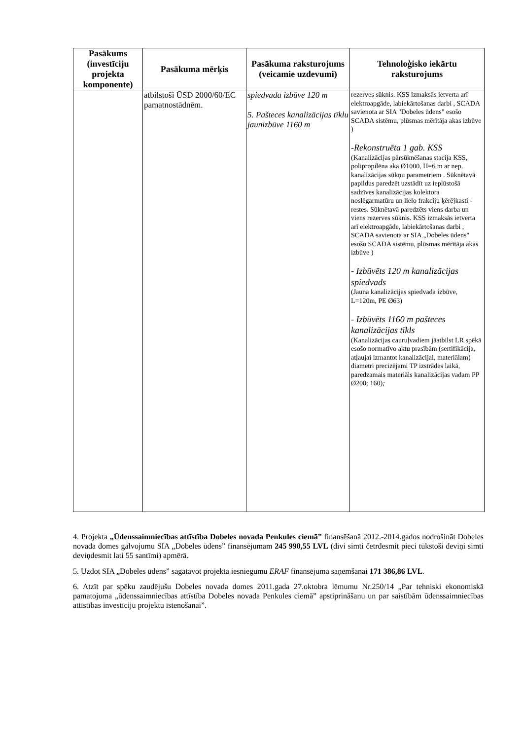| Pasākums (investīciju projekta komponente) | Pasākuma mērķis | Pasākuma raksturojums (veicamie uzdevumi) | Tehnoloģisko iekārtu raksturojums |
| --- | --- | --- | --- |
| | atbilstoši ŪSD 2000/60/EC pamatnostādnēm. | spiedvada izbūve 120 m 5. Pašteces kanalizācijas tīklu jaunizbūve 1160 m | rezerves sūknis. KSS izmaksās ietverta arī elektroapgāde, labiekārtošanas darbi , SCADA savienota ar SIA "Dobeles ūdens" esošo SCADA sistēmu, plūsmas mērītāja akas izbūve ) -Rekonstruēta 1 gab. KSS (Kanalizācijas pārsūknēšanas stacija KSS, polipropilēna aka Ø1000, H=6 m ar nep. kanalizācijas sūkņu parametriem . Sūknētavā papildus paredzēt uzstādīt uz ieplūstošā sadzīves kanalizācijas kolektora noslēgarmatūru un lielo frakciju ķērējkasti - restes. Sūknētavā paredzēts viens darba un viens rezerves sūknis. KSS izmaksās ietverta arī elektroapgāde, labiekārtošanas darbi , SCADA savienota ar SIA „Dobeles ūdens" esošo SCADA sistēmu, plūsmas mērītāja akas izbūve ) - Izbūvēts 120 m kanalizācijas spiedvads (Jauna kanalizācijas spiedvada izbūve, L=120m, PE Ø63) - Izbūvēts 1160 m pašteces kanalizācijas tīkls (Kanalizācijas cauruļvadiem jāatbilst LR spēkā esošo normatīvo aktu prasībām (sertifikācija, atļaujai izmantot kanalizācijai, materiālam) diametri precizējami TP izstrādes laikā, paredzamais materiāls kanalizācijas vadam PP Ø200; 160) ; |
4. Projekta „Ūdenssaimniecības attīstība Dobeles novada Penkules ciemā” finansēšanā 2012.-2014.gados nodrošināt Dobeles novada domes galvojumu SIA „Dobeles ūdens” finansējumam 245 990,55 LVL (divi simti četrdesmit pieci tūkstoši deviņi simti deviņdesmit lati 55 santīmi) apmērā.
5. Uzdot SIA „Dobeles ūdens” sagatavot projekta iesniegumu ERAF finansējuma saņemšanai 171 386,86 LVL.
6. Atzīt par spēku zaudējušu Dobeles novada domes 2011.gada 27.oktobra lēmumu Nr.250/14 „Par tehniski ekonomiskā pamatojuma „ūdenssaimniecības attīstība Dobeles novada Penkules ciemā” apstiprināšanu un par saistībām ūdenssaimniecības attīstības investīciju projektu īstenošanai”.